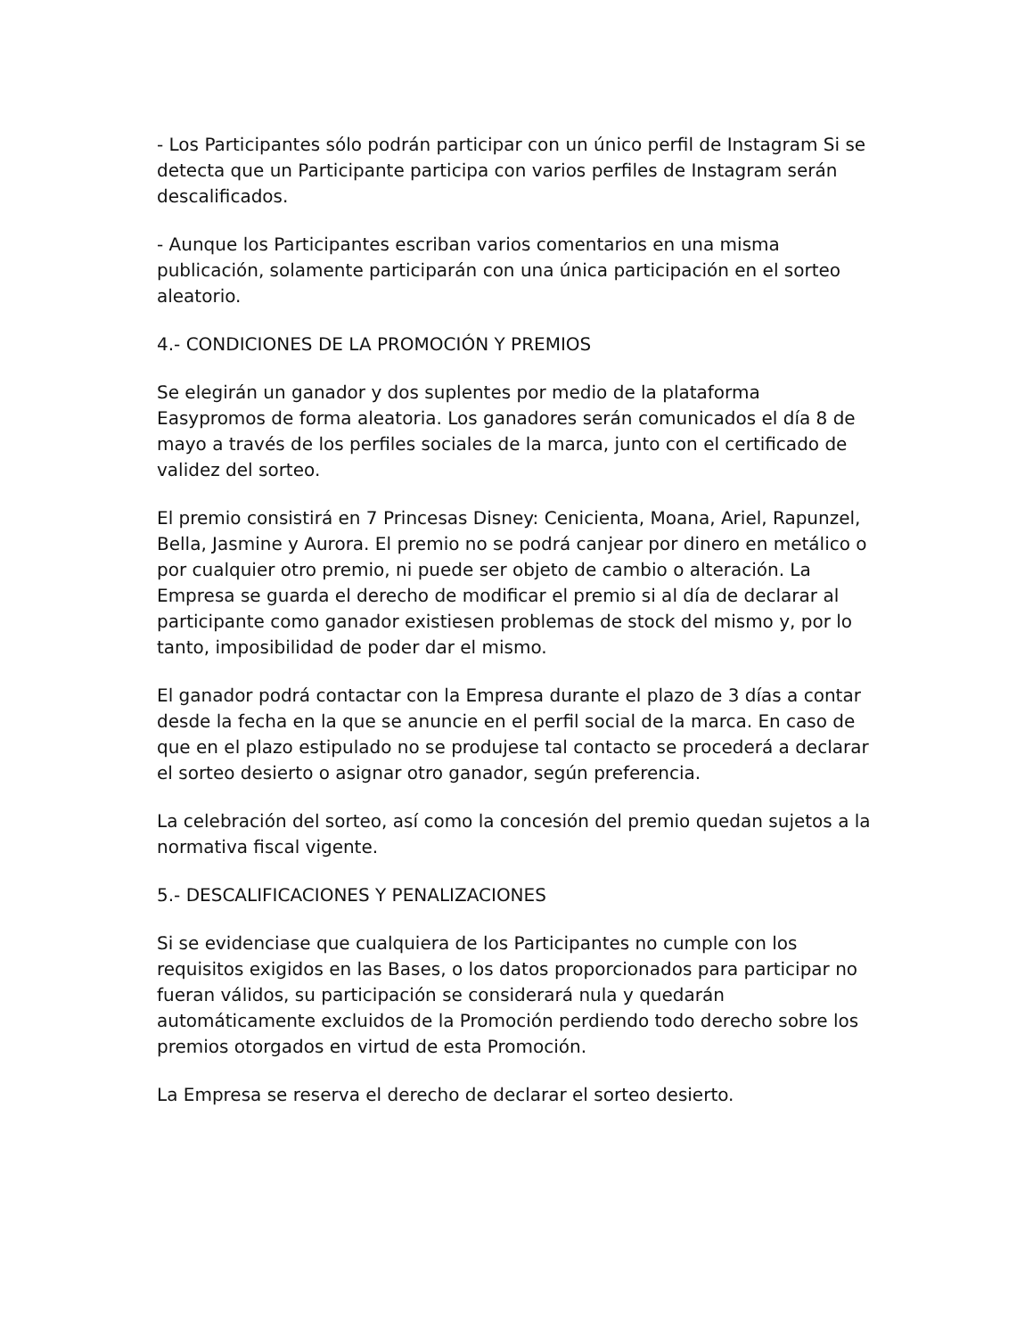- Los Participantes sólo podrán participar con un único perfil de Instagram Si se detecta que un Participante participa con varios perfiles de Instagram serán descalificados.
- Aunque los Participantes escriban varios comentarios en una misma publicación, solamente participarán con una única participación en el sorteo aleatorio.
4.- CONDICIONES DE LA PROMOCIÓN Y PREMIOS
Se elegirán un ganador y dos suplentes por medio de la plataforma Easypromos de forma aleatoria. Los ganadores serán comunicados el día 8 de mayo a través de los perfiles sociales de la marca, junto con el certificado de validez del sorteo.
El premio consistirá en 7 Princesas Disney: Cenicienta, Moana, Ariel, Rapunzel, Bella, Jasmine y Aurora. El premio no se podrá canjear por dinero en metálico o por cualquier otro premio, ni puede ser objeto de cambio o alteración. La Empresa se guarda el derecho de modificar el premio si al día de declarar al participante como ganador existiesen problemas de stock del mismo y, por lo tanto, imposibilidad de poder dar el mismo.
El ganador podrá contactar con la Empresa durante el plazo de 3 días a contar desde la fecha en la que se anuncie en el perfil social de la marca. En caso de que en el plazo estipulado no se produjese tal contacto se procederá a declarar el sorteo desierto o asignar otro ganador, según preferencia.
La celebración del sorteo, así como la concesión del premio quedan sujetos a la normativa fiscal vigente.
5.- DESCALIFICACIONES Y PENALIZACIONES
Si se evidenciase que cualquiera de los Participantes no cumple con los requisitos exigidos en las Bases, o los datos proporcionados para participar no fueran válidos, su participación se considerará nula y quedarán automáticamente excluidos de la Promoción perdiendo todo derecho sobre los premios otorgados en virtud de esta Promoción.
La Empresa se reserva el derecho de declarar el sorteo desierto.